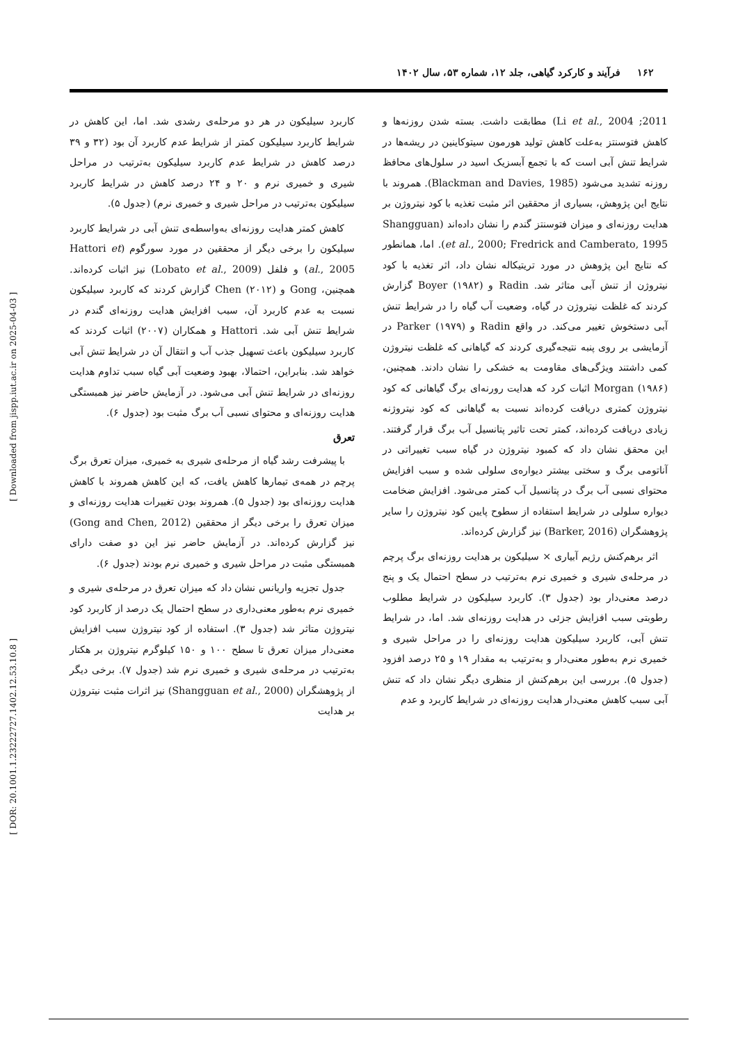[ Downloaded from jispp.iut.ac.ir on 2025-04-03 ]
[ DOR: 20.1001.1.23222727.1402.12.53.10.8 ]
۱۶۲ فرآیند و کارکرد گیاهی، جلد ۱۲، شماره ۵۳، سال ۱۴۰۲
2011; Li et al., 2004) مطابقت داشت. بسته شدن روزنه‌ها و کاهش فتوسنتز به‌علت کاهش تولید هورمون سیتوکاینین در ریشه‌ها در شرایط تنش آبی است که با تجمع آبسزیک اسید در سلول‌های محافظ روزنه تشدید می‌شود (Blackman and Davies, 1985). همروند با نتایج این پژوهش، بسیاری از محققین اثر مثبت تغذیه با کود نیتروژن بر هدایت روزنه‌ای و میزان فتوسنتز گندم را نشان داده‌اند (Shangguan et al., 2000; Fredrick and Camberato, 1995). اما، همانطور که نتایج این پژوهش در مورد تریتیکاله نشان داد، اثر تغذیه با کود نیتروژن از تنش آبی متاثر شد. Radin و Boyer (۱۹۸۲) گزارش کردند که غلظت نیتروژن در گیاه، وضعیت آب گیاه را در شرایط تنش آبی دستخوش تغییر می‌کند. در واقع Radin و Parker (۱۹۷۹) در آزمایشی بر روی پنبه نتیجه‌گیری کردند که گیاهانی که غلظت نیتروژن کمی داشتند ویژگی‌های مقاومت به خشکی را نشان دادند. همچنین، Morgan (۱۹۸۶) اثبات کرد که هدایت رورنه‌ای برگ گیاهانی که کود نیتروژن کمتری دریافت کرده‌اند نسبت به گیاهانی که کود نیتروژنه زیادی دریافت کرده‌اند، کمتر تحت تاثیر پتانسیل آب برگ قرار گرفتند. این محقق نشان داد که کمبود نیتروژن در گیاه سبب تغییراتی در آناتومی برگ و سختی بیشتر دیواره‌ی سلولی شده و سبب افزایش محتوای نسبی آب برگ در پتانسیل آب کمتر می‌شود. افزایش ضخامت دیواره سلولی در شرایط استفاده از سطوح پایین کود نیتروژن را سایر پژوهشگران (Barker, 2016) نیز گزارش کرده‌اند.
اثر برهم‌کنش رژیم آبیاری × سیلیکون بر هدایت روزنه‌ای برگ پرچم در مرحله‌ی شیری و خمیری نرم به‌ترتیب در سطح احتمال یک و پنج درصد معنی‌دار بود (جدول ۳). کاربرد سیلیکون در شرایط مطلوب رطوبتی سبب افزایش جزئی در هدایت روزنه‌ای شد. اما، در شرایط تنش آبی، کاربرد سیلیکون هدایت روزنه‌ای را در مراحل شیری و خمیری نرم به‌طور معنی‌دار و به‌ترتیب به مقدار ۱۹ و ۲۵ درصد افزود (جدول ۵). بررسی این برهم‌کنش از منظری دیگر نشان داد که تنش آبی سبب کاهش معنی‌دار هدایت روزنه‌ای در شرایط کاربرد و عدم
کاربرد سیلیکون در هر دو مرحله‌ی رشدی شد. اما، این کاهش در شرایط کاربرد سیلیکون کمتر از شرایط عدم کاربرد آن بود (۳۲ و ۳۹ درصد کاهش در شرایط عدم کاربرد سیلیکون به‌ترتیب در مراحل شیری و خمیری نرم و ۲۰ و ۲۴ درصد کاهش در شرایط کاربرد سیلیکون به‌ترتیب در مراحل شیری و خمیری نرم) (جدول ۵).
کاهش کمتر هدایت روزنه‌ای به‌واسطه‌ی تنش آبی در شرایط کاربرد سیلیکون را برخی دیگر از محققین در مورد سورگوم (Hattori et al., 2005) و فلفل (Lobato et al., 2009) نیز اثبات کرده‌اند. همچنین، Gong و Chen (۲۰۱۲) گزارش کردند که کاربرد سیلیکون نسبت به عدم کاربرد آن، سبب افزایش هدایت روزنه‌ای گندم در شرایط تنش آبی شد. Hattori و همکاران (۲۰۰۷) اثبات کردند که کاربرد سیلیکون باعث تسهیل جذب آب و انتقال آن در شرایط تنش آبی خواهد شد. بنابراین، احتمالا، بهبود وضعیت آبی گیاه سبب تداوم هدایت روزنه‌ای در شرایط تنش آبی می‌شود. در آزمایش حاضر نیز همبستگی هدایت روزنه‌ای و محتوای نسبی آب برگ مثبت بود (جدول ۶).
تعرق
با پیشرفت رشد گیاه از مرحله‌ی شیری به خمیری، میزان تعرق برگ پرچم در همه‌ی تیمارها کاهش یافت، که این کاهش همروند با کاهش هدایت روزنه‌ای بود (جدول ۵). همروند بودن تغییرات هدایت روزنه‌ای و میزان تعرق را برخی دیگر از محققین (Gong and Chen, 2012) نیز گزارش کرده‌اند. در آزمایش حاضر نیز این دو صفت دارای همبستگی مثبت در مراحل شیری و خمیری نرم بودند (جدول ۶).
جدول تجزیه واریانس نشان داد که میزان تعرق در مرحله‌ی شیری و خمیری نرم به‌طور معنی‌داری در سطح احتمال یک درصد از کاربرد کود نیتروژن متاثر شد (جدول ۳). استفاده از کود نیتروژن سبب افزایش معنی‌دار میزان تعرق تا سطح ۱۰۰ و ۱۵۰ کیلوگرم نیتروژن بر هکتار به‌ترتیب در مرحله‌ی شیری و خمیری نرم شد (جدول ۷). برخی دیگر از پژوهشگران (Shangguan et al., 2000) نیز اثرات مثبت نیتروژن بر هدایت